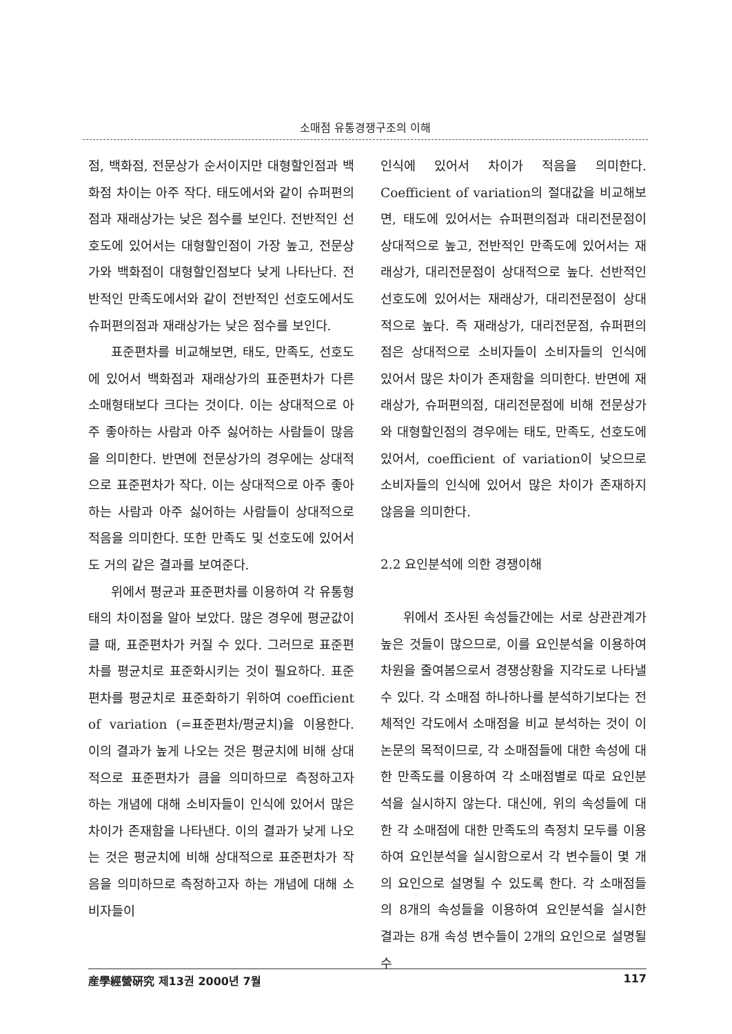소매점 유통경쟁구조의 이해
점, 백화점, 전문상가 순서이지만 대형할인점과 백화점 차이는 아주 작다. 태도에서와 같이 슈퍼편의점과 재래상가는 낮은 점수를 보인다. 전반적인 선호도에 있어서는 대형할인점이 가장 높고, 전문상가와 백화점이 대형할인점보다 낮게 나타난다. 전반적인 만족도에서와 같이 전반적인 선호도에서도 슈퍼편의점과 재래상가는 낮은 점수를 보인다.
표준편차를 비교해보면, 태도, 만족도, 선호도에 있어서 백화점과 재래상가의 표준편차가 다른 소매형태보다 크다는 것이다. 이는 상대적으로 아주 좋아하는 사람과 아주 싫어하는 사람들이 많음을 의미한다. 반면에 전문상가의 경우에는 상대적으로 표준편차가 작다. 이는 상대적으로 아주 좋아하는 사람과 아주 싫어하는 사람들이 상대적으로 적음을 의미한다. 또한 만족도 및 선호도에 있어서도 거의 같은 결과를 보여준다.
위에서 평균과 표준편차를 이용하여 각 유통형태의 차이점을 알아 보았다. 많은 경우에 평균값이 클 때, 표준편차가 커질 수 있다. 그러므로 표준편차를 평균치로 표준화시키는 것이 필요하다. 표준편차를 평균치로 표준화하기 위하여 coefficient of variation (=표준편차/평균치)을 이용한다. 이의 결과가 높게 나오는 것은 평균치에 비해 상대적으로 표준편차가 큼을 의미하므로 측정하고자 하는 개념에 대해 소비자들이 인식에 있어서 많은 차이가 존재함을 나타낸다. 이의 결과가 낮게 나오는 것은 평균치에 비해 상대적으로 표준편차가 작음을 의미하므로 측정하고자 하는 개념에 대해 소비자들이
인식에 있어서 차이가 적음을 의미한다. Coefficient of variation의 절대값을 비교해보면, 태도에 있어서는 슈퍼편의점과 대리전문점이 상대적으로 높고, 전반적인 만족도에 있어서는 재래상가, 대리전문점이 상대적으로 높다. 선반적인 선호도에 있어서는 재래상가, 대리전문점이 상대적으로 높다. 즉 재래상가, 대리전문점, 슈퍼편의점은 상대적으로 소비자들이 소비자들의 인식에 있어서 많은 차이가 존재함을 의미한다. 반면에 재래상가, 슈퍼편의점, 대리전문점에 비해 전문상가와 대형할인점의 경우에는 태도, 만족도, 선호도에 있어서, coefficient of variation이 낮으므로 소비자들의 인식에 있어서 많은 차이가 존재하지 않음을 의미한다.
2.2 요인분석에 의한 경쟁이해
위에서 조사된 속성들간에는 서로 상관관계가 높은 것들이 많으므로, 이를 요인분석을 이용하여 차원을 줄여봄으로서 경쟁상황을 지각도로 나타낼 수 있다. 각 소매점 하나하나를 분석하기보다는 전체적인 각도에서 소매점을 비교 분석하는 것이 이 논문의 목적이므로, 각 소매점들에 대한 속성에 대한 만족도를 이용하여 각 소매점별로 따로 요인분석을 실시하지 않는다. 대신에, 위의 속성들에 대한 각 소매점에 대한 만족도의 측정치 모두를 이용하여 요인분석을 실시함으로서 각 변수들이 몇 개의 요인으로 설명될 수 있도록 한다. 각 소매점들의 8개의 속성들을 이용하여 요인분석을 실시한 결과는 8개 속성 변수들이 2개의 요인으로 설명될 수
産學經營硏究 제13권 2000년 7월 117